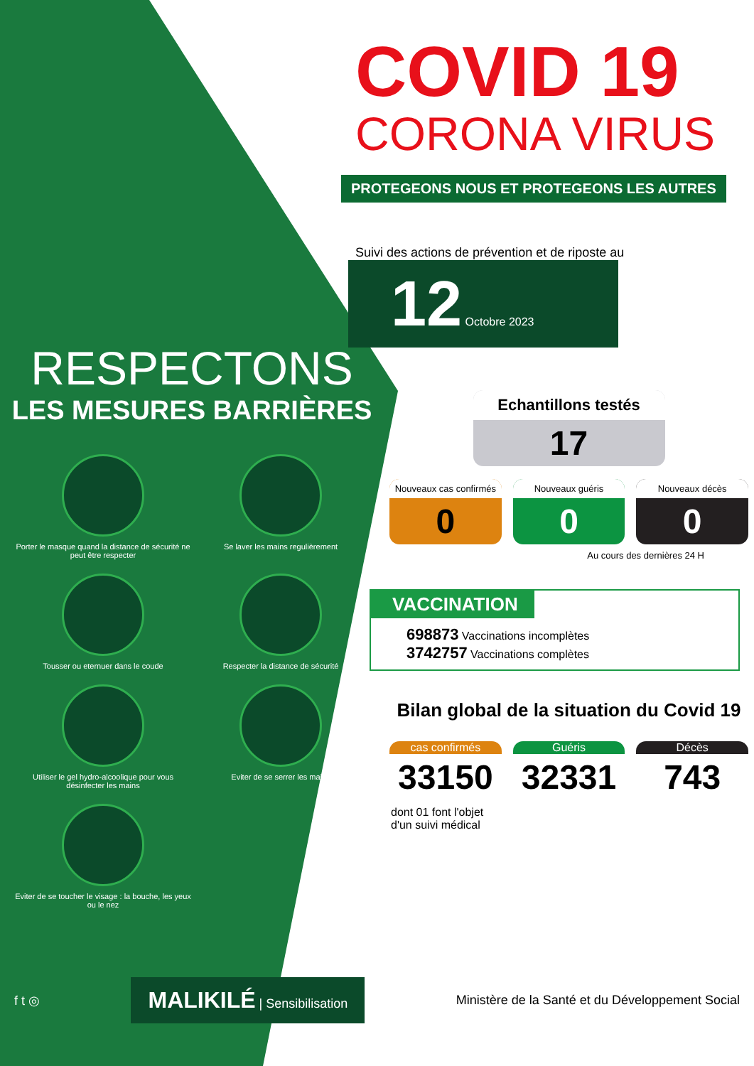RESPECTONS
LES MESURES BARRIÈRES
Porter le masque quand la distance de sécurité ne peut être respecter
Se laver les mains regulièrement
Tousser ou eternuer dans le coude
Respecter la distance de sécurité
Utiliser le gel hydro-alcoolique pour vous désinfecter les mains
Eviter de se serrer les mains
Eviter de se toucher le visage : la bouche, les yeux ou le nez
COVID 19
CORONA VIRUS
PROTEGEONS NOUS ET PROTEGEONS LES AUTRES
Suivi des actions de prévention et de riposte au
12 Octobre 2023
Echantillons testés
17
Nouveaux cas confirmés
0
Nouveaux guéris
0
Nouveaux décès
0
Au cours des dernières 24 H
VACCINATION
698873 Vaccinations incomplètes
3742757 Vaccinations complètes
Bilan global de la situation du Covid 19
cas confirmés
33150
Guéris
32331
Décès
743
dont 01 font l'objet
d'un suivi médical
f t ◎ MALIKILÉ | Sensibilisation Ministère de la Santé et du Développement Social